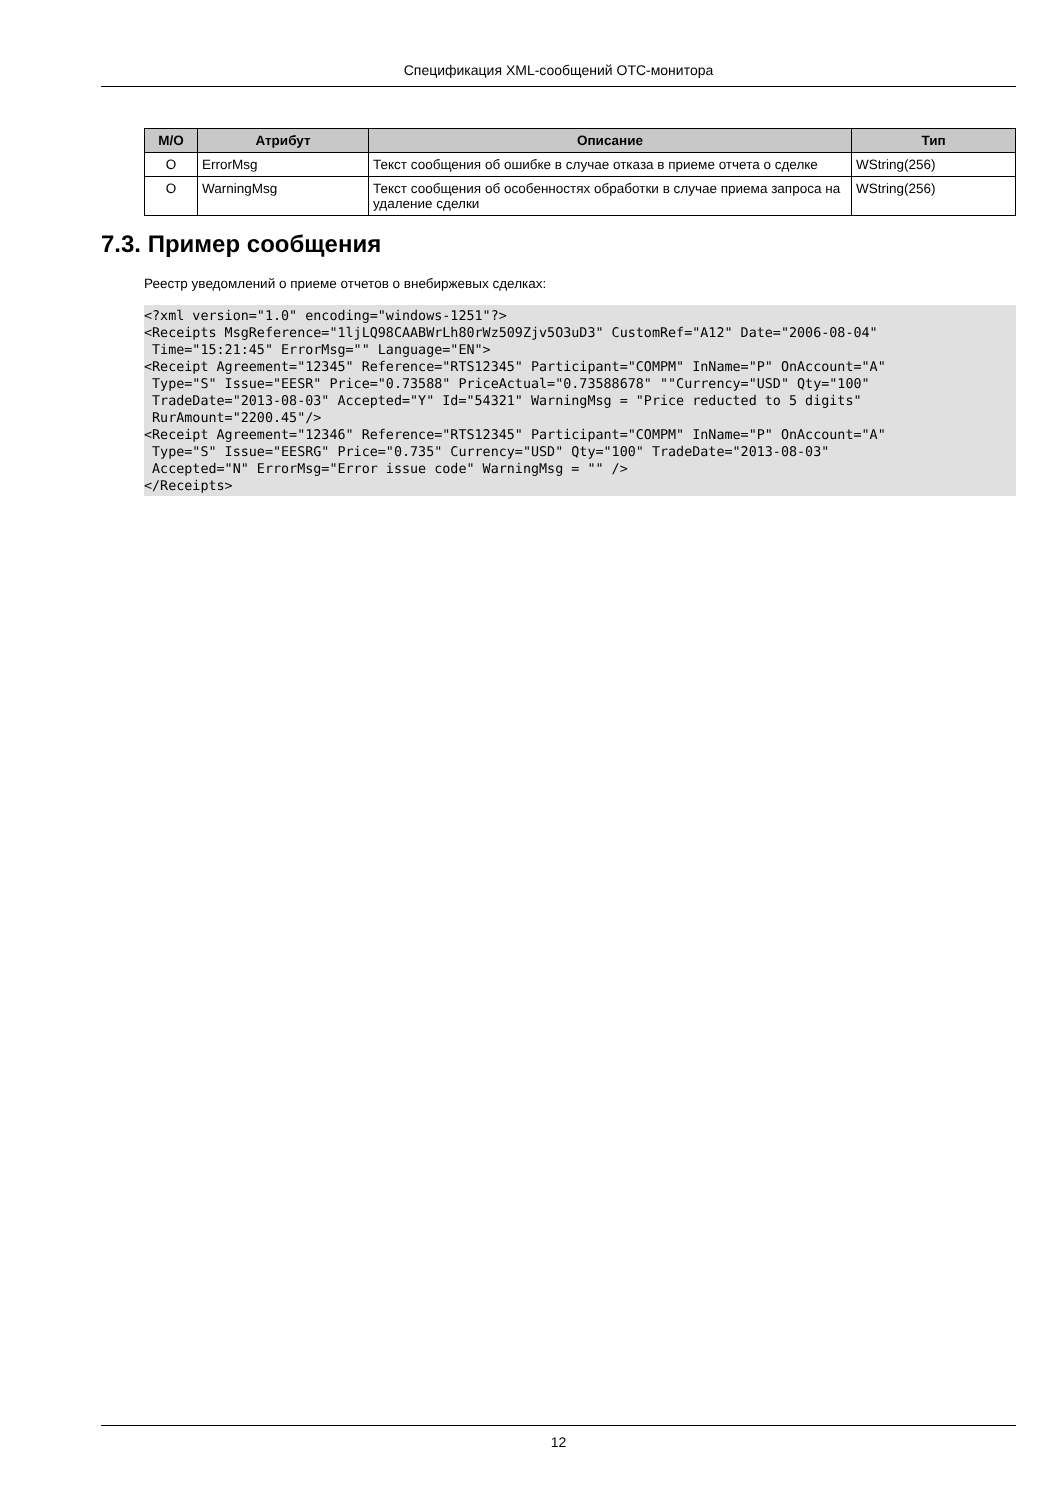Спецификация XML-сообщений OTC-монитора
| M/O | Атрибут | Описание | Тип |
| --- | --- | --- | --- |
| O | ErrorMsg | Текст сообщения об ошибке в случае отказа в приеме отчета о сделке | WString(256) |
| O | WarningMsg | Текст сообщения об особенностях обработки в случае приема запроса на удаление сделки | WString(256) |
7.3. Пример сообщения
Реестр уведомлений о приеме отчетов о внебиржевых сделках:
<?xml version="1.0" encoding="windows-1251"?>
<Receipts MsgReference="1ljLQ98CAABWrLh80rWz509Zjv5O3uD3" CustomRef="A12" Date="2006-08-04"
 Time="15:21:45" ErrorMsg="" Language="EN">
<Receipt Agreement="12345" Reference="RTS12345" Participant="COMPM" InName="P" OnAccount="A"
 Type="S" Issue="EESR" Price="0.73588" PriceActual="0.73588678" ""Currency="USD" Qty="100"
 TradeDate="2013-08-03" Accepted="Y" Id="54321" WarningMsg = "Price reducted to 5 digits"
 RurAmount="2200.45"/>
<Receipt Agreement="12346" Reference="RTS12345" Participant="COMPM" InName="P" OnAccount="A"
 Type="S" Issue="EESRG" Price="0.735" Currency="USD" Qty="100" TradeDate="2013-08-03"
 Accepted="N" ErrorMsg="Error issue code" WarningMsg = "" />
</Receipts>
12